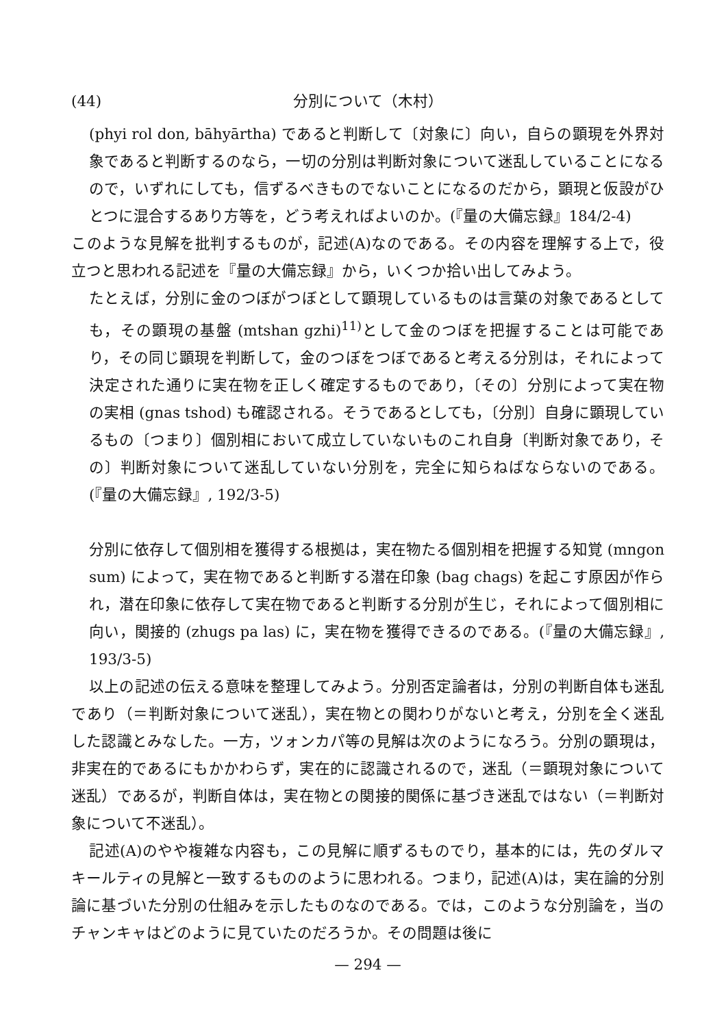(44) 分別について（木村）
(phyi rol don, bāhyārtha) であると判断して〔対象に〕向い，自らの顕現を外界対象であると判断するのなら，一切の分別は判断対象について迷乱していることになるので，いずれにしても，信ずるべきものでないことになるのだから，顕現と仮設がひとつに混合するあり方等を，どう考えればよいのか。(『量の大備忘録』184/2-4)
このような見解を批判するものが，記述(A)なのである。その内容を理解する上で，役立つと思われる記述を『量の大備忘録』から，いくつか拾い出してみよう。
たとえば，分別に金のつぼがつぼとして顕現しているものは言葉の対象であるとしても，その顕現の基盤 (mtshan gzhi)<sup>11)</sup>として金のつぼを把握することは可能であり，その同じ顕現を判断して，金のつぼをつぼであると考える分別は，それによって決定された通りに実在物を正しく確定するものであり，〔その〕分別によって実在物の実相 (gnas tshod) も確認される。そうであるとしても，〔分別〕自身に顕現しているもの〔つまり〕個別相において成立していないものこれ自身〔判断対象であり，その〕判断対象について迷乱していない分別を，完全に知らねばならないのである。(『量の大備忘録』, 192/3-5)
分別に依存して個別相を獲得する根拠は，実在物たる個別相を把握する知覚 (mngon sum) によって，実在物であると判断する潜在印象 (bag chags) を起こす原因が作られ，潜在印象に依存して実在物であると判断する分別が生じ，それによって個別相に向い，関接的 (zhugs pa las) に，実在物を獲得できるのである。(『量の大備忘録』, 193/3-5)
以上の記述の伝える意味を整理してみよう。分別否定論者は，分別の判断自体も迷乱であり（＝判断対象について迷乱），実在物との関わりがないと考え，分別を全く迷乱した認識とみなした。一方，ツォンカパ等の見解は次のようになろう。分別の顕現は，非実在的であるにもかかわらず，実在的に認識されるので，迷乱（＝顕現対象について迷乱）であるが，判断自体は，実在物との関接的関係に基づき迷乱ではない（＝判断対象について不迷乱）。
記述(A)のやや複雑な内容も，この見解に順ずるものでり，基本的には，先のダルマキールティの見解と一致するもののように思われる。つまり，記述(A)は，実在論的分別論に基づいた分別の仕組みを示したものなのである。では，このような分別論を，当のチャンキャはどのように見ていたのだろうか。その問題は後に
— 294 —